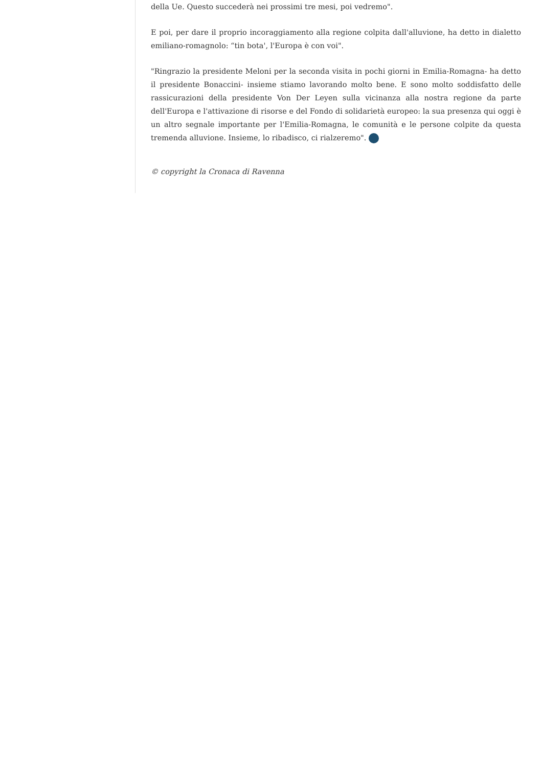della Ue. Questo succederà nei prossimi tre mesi, poi vedremo".
E poi, per dare il proprio incoraggiamento alla regione colpita dall'alluvione, ha detto in dialetto emiliano-romagnolo: “tin bota', l'Europa è con voi".
"Ringrazio la presidente Meloni per la seconda visita in pochi giorni in Emilia-Romagna- ha detto il presidente Bonaccini- insieme stiamo lavorando molto bene. E sono molto soddisfatto delle rassicurazioni della presidente Von Der Leyen sulla vicinanza alla nostra regione da parte dell'Europa e l'attivazione di risorse e del Fondo di solidarietà europeo: la sua presenza qui oggi è un altro segnale importante per l'Emilia-Romagna, le comunità e le persone colpite da questa tremenda alluvione. Insieme, lo ribadisco, ci rialzeremo".
© copyright la Cronaca di Ravenna